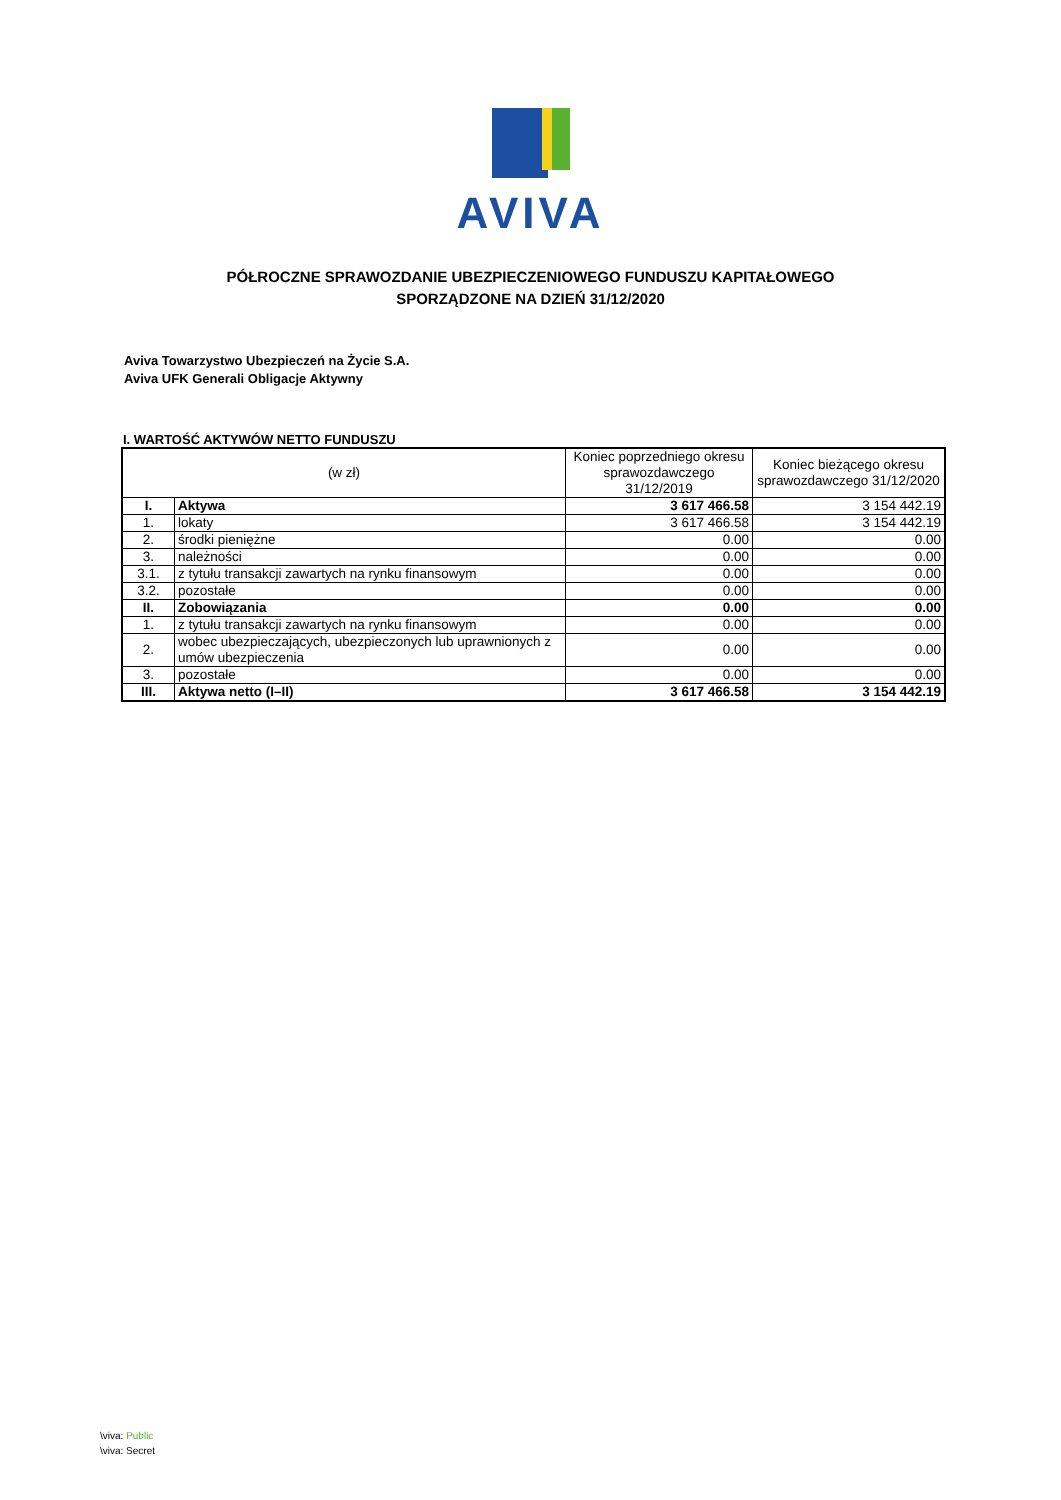AVIVA
PÓŁROCZNE SPRAWOZDANIE UBEZPIECZENIOWEGO FUNDUSZU KAPITAŁOWEGO
SPORZĄDZONE NA DZIEŃ 31/12/2020
Aviva Towarzystwo Ubezpieczeń na Życie S.A.
Aviva UFK Generali Obligacje Aktywny
I. WARTOŚĆ AKTYWÓW NETTO FUNDUSZU
| (w zł) | | Koniec poprzedniego okresu sprawozdawczego 31/12/2019 | Koniec bieżącego okresu sprawozdawczego 31/12/2020 |
| --- | --- | --- | --- |
| I. | Aktywa | 3 617 466.58 | 3 154 442.19 |
| 1. | lokaty | 3 617 466.58 | 3 154 442.19 |
| 2. | środki pieniężne | 0.00 | 0.00 |
| 3. | należności | 0.00 | 0.00 |
| 3.1. | z tytułu transakcji zawartych na rynku finansowym | 0.00 | 0.00 |
| 3.2. | pozostałe | 0.00 | 0.00 |
| II. | Zobowiązania | 0.00 | 0.00 |
| 1. | z tytułu transakcji zawartych na rynku finansowym | 0.00 | 0.00 |
| 2. | wobec ubezpieczających, ubezpieczonych lub uprawnionych z umów ubezpieczenia | 0.00 | 0.00 |
| 3. | pozostałe | 0.00 | 0.00 |
| III. | Aktywa netto (I–II) | 3 617 466.58 | 3 154 442.19 |
\viva: Public
\viva: Secret